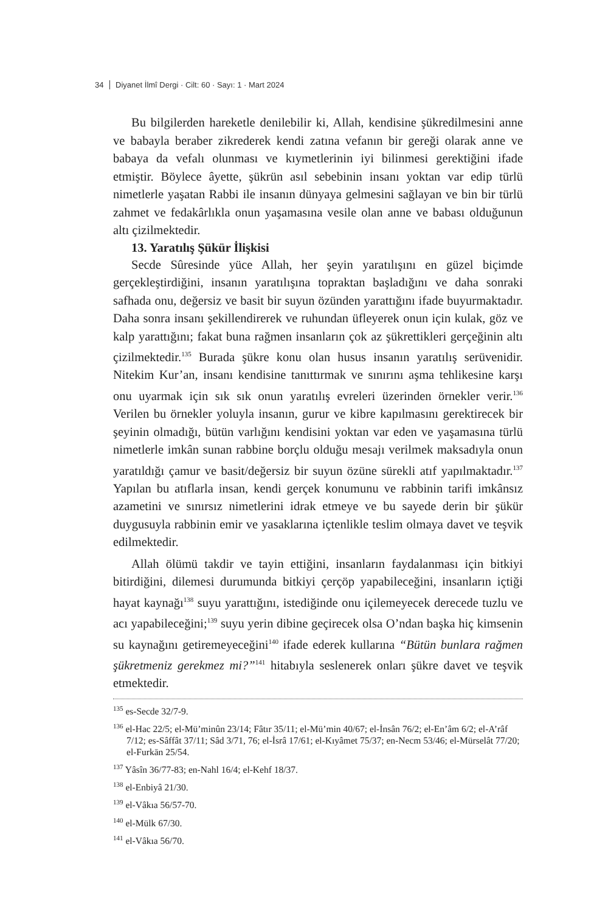34 Diyanet İlmî Dergi · Cilt: 60 · Sayı: 1 · Mart 2024
Bu bilgilerden hareketle denilebilir ki, Allah, kendisine şükredilmesini anne ve babayla beraber zikrederek kendi zatına vefanın bir gereği olarak anne ve babaya da vefalı olunması ve kıymetlerinin iyi bilinmesi gerektiğini ifade etmiştir. Böylece âyette, şükrün asıl sebebinin insanı yoktan var edip türlü nimetlerle yaşatan Rabbi ile insanın dünyaya gelmesini sağlayan ve bin bir türlü zahmet ve fedakârlıkla onun yaşamasına vesile olan anne ve babası olduğunun altı çizilmektedir.
13. Yaratılış Şükür İlişkisi
Secde Sûresinde yüce Allah, her şeyin yaratılışını en güzel biçimde gerçekleştirdiğini, insanın yaratılışına topraktan başladığını ve daha sonraki safhada onu, değersiz ve basit bir suyun özünden yarattığını ifade buyurmaktadır. Daha sonra insanı şekillendirerek ve ruhundan üfleyerek onun için kulak, göz ve kalp yarattığını; fakat buna rağmen insanların çok az şükrettikleri gerçeğinin altı çizilmektedir.<sup>135</sup> Burada şükre konu olan husus insanın yaratılış serüvenidir. Nitekim Kur’an, insanı kendisine tanıttırmak ve sınırını aşma tehlikesine karşı onu uyarmak için sık sık onun yaratılış evreleri üzerinden örnekler verir.<sup>136</sup> Verilen bu örnekler yoluyla insanın, gurur ve kibre kapılmasını gerektirecek bir şeyinin olmadığı, bütün varlığını kendisini yoktan var eden ve yaşamasına türlü nimetlerle imkân sunan rabbine borçlu olduğu mesajı verilmek maksadıyla onun yaratıldığı çamur ve basit/değersiz bir suyun özüne sürekli atıf yapılmaktadır.<sup>137</sup> Yapılan bu atıflarla insan, kendi gerçek konumunu ve rabbinin tarifi imkânsız azametini ve sınırsız nimetlerini idrak etmeye ve bu sayede derin bir şükür duygusuyla rabbinin emir ve yasaklarına içtenlikle teslim olmaya davet ve teşvik edilmektedir.
Allah ölümü takdir ve tayin ettiğini, insanların faydalanması için bitkiyi bitirdiğini, dilemesi durumunda bitkiyi çerçöp yapabileceğini, insanların içtiği hayat kaynağı<sup>138</sup> suyu yarattığını, istediğinde onu içilemeyecek derecede tuzlu ve acı yapabileceğini;<sup>139</sup> suyu yerin dibine geçirecek olsa O’ndan başka hiç kimsenin su kaynağını getiremeyeceğini<sup>140</sup> ifade ederek kullarına “Bütün bunlara rağmen şükretmeniz gerekmez mi?”<sup>141</sup> hitabıyla seslenerek onları şükre davet ve teşvik etmektedir.
<sup>135</sup> es-Secde 32/7-9.
<sup>136</sup> el-Hac 22/5; el-Mü’minûn 23/14; Fâtır 35/11; el-Mü’min 40/67; el-İnsân 76/2; el-En’âm 6/2; el-A’râf 7/12; es-Sâffât 37/11; Sâd 3/71, 76; el-İsrâ 17/61; el-Kıyâmet 75/37; en-Necm 53/46; el-Mürselât 77/20; el-Furkān 25/54.
<sup>137</sup> Yâsîn 36/77-83; en-Nahl 16/4; el-Kehf 18/37.
<sup>138</sup> el-Enbiyâ 21/30.
<sup>139</sup> el-Vâkıa 56/57-70.
<sup>140</sup> el-Mülk 67/30.
<sup>141</sup> el-Vâkıa 56/70.